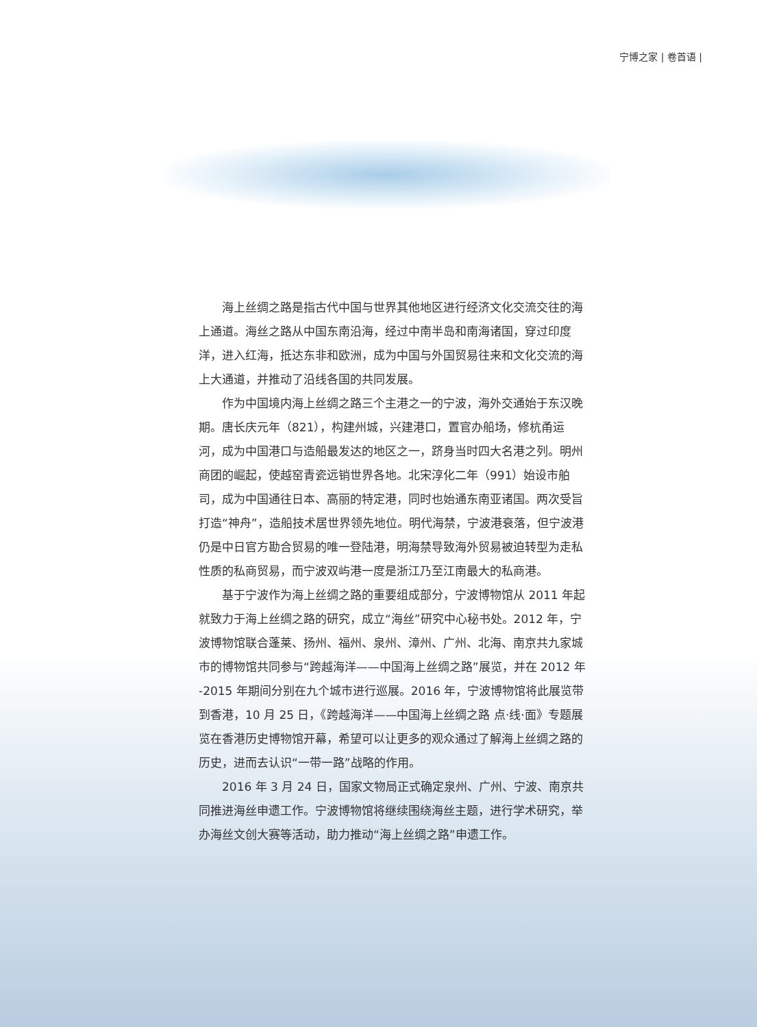宁博之家 | 卷首语 |
海上丝绸之路是指古代中国与世界其他地区进行经济文化交流交往的海上通道。海丝之路从中国东南沿海，经过中南半岛和南海诸国，穿过印度洋，进入红海，抵达东非和欧洲，成为中国与外国贸易往来和文化交流的海上大通道，并推动了沿线各国的共同发展。
作为中国境内海上丝绸之路三个主港之一的宁波，海外交通始于东汉晚期。唐长庆元年（821），构建州城，兴建港口，置官办船场，修杭甬运河，成为中国港口与造船最发达的地区之一，跻身当时四大名港之列。明州商团的崛起，使越窑青瓷远销世界各地。北宋淳化二年（991）始设市舶司，成为中国通往日本、高丽的特定港，同时也始通东南亚诸国。两次受旨打造“神舟”，造船技术居世界领先地位。明代海禁，宁波港衰落，但宁波港仍是中日官方勘合贸易的唯一登陆港，明海禁导致海外贸易被迫转型为走私性质的私商贸易，而宁波双屿港一度是浙江乃至江南最大的私商港。
基于宁波作为海上丝绸之路的重要组成部分，宁波博物馆从 2011 年起就致力于海上丝绸之路的研究，成立“海丝”研究中心秘书处。2012 年，宁波博物馆联合蓬莱、扬州、福州、泉州、漳州、广州、北海、南京共九家城市的博物馆共同参与“跨越海洋——中国海上丝绸之路”展览，并在 2012 年 -2015 年期间分别在九个城市进行巡展。2016 年，宁波博物馆将此展览带到香港，10 月 25 日，《跨越海洋——中国海上丝绸之路 点·线·面》专题展览在香港历史博物馆开幕，希望可以让更多的观众通过了解海上丝绸之路的历史，进而去认识“一带一路”战略的作用。
2016 年 3 月 24 日，国家文物局正式确定泉州、广州、宁波、南京共同推进海丝申遗工作。宁波博物馆将继续围绕海丝主题，进行学术研究，举办海丝文创大赛等活动，助力推动“海上丝绸之路”申遗工作。